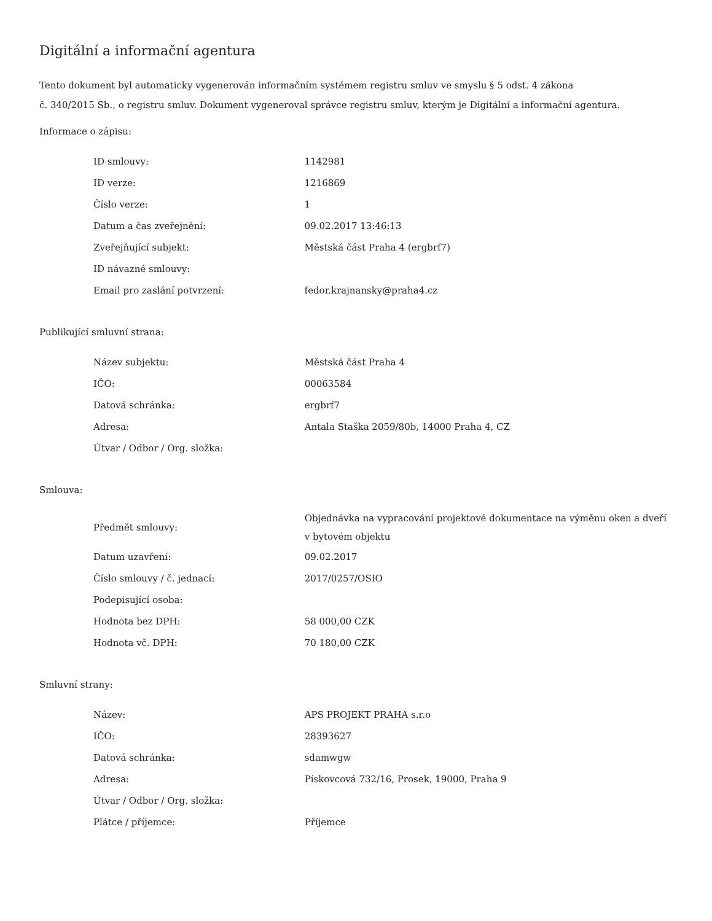Digitální a informační agentura
Tento dokument byl automaticky vygenerován informačním systémem registru smluv ve smyslu § 5 odst. 4 zákona
č. 340/2015 Sb., o registru smluv. Dokument vygeneroval správce registru smluv, kterým je Digitální a informační agentura.
Informace o zápisu:
| ID smlouvy: | 1142981 |
| ID verze: | 1216869 |
| Číslo verze: | 1 |
| Datum a čas zveřejnění: | 09.02.2017 13:46:13 |
| Zveřejňující subjekt: | Městská část Praha 4 (ergbrf7) |
| ID návazné smlouvy: | |
| Email pro zaslání potvrzení: | fedor.krajnansky@praha4.cz |
Publikující smluvní strana:
| Název subjektu: | Městská část Praha 4 |
| IČO: | 00063584 |
| Datová schránka: | ergbrf7 |
| Adresa: | Antala Staška 2059/80b, 14000 Praha 4, CZ |
| Útvar / Odbor / Org. složka: | |
Smlouva:
| Předmět smlouvy: | Objednávka na vypracování projektové dokumentace na výměnu oken a dveří v bytovém objektu |
| Datum uzavření: | 09.02.2017 |
| Číslo smlouvy / č. jednací: | 2017/0257/OSIO |
| Podepisující osoba: | |
| Hodnota bez DPH: | 58 000,00 CZK |
| Hodnota vč. DPH: | 70 180,00 CZK |
Smluvní strany:
| Název: | APS PROJEKT PRAHA s.r.o |
| IČO: | 28393627 |
| Datová schránka: | sdamwgw |
| Adresa: | Pískovcová 732/16, Prosek, 19000, Praha 9 |
| Útvar / Odbor / Org. složka: | |
| Plátce / příjemce: | Příjemce |